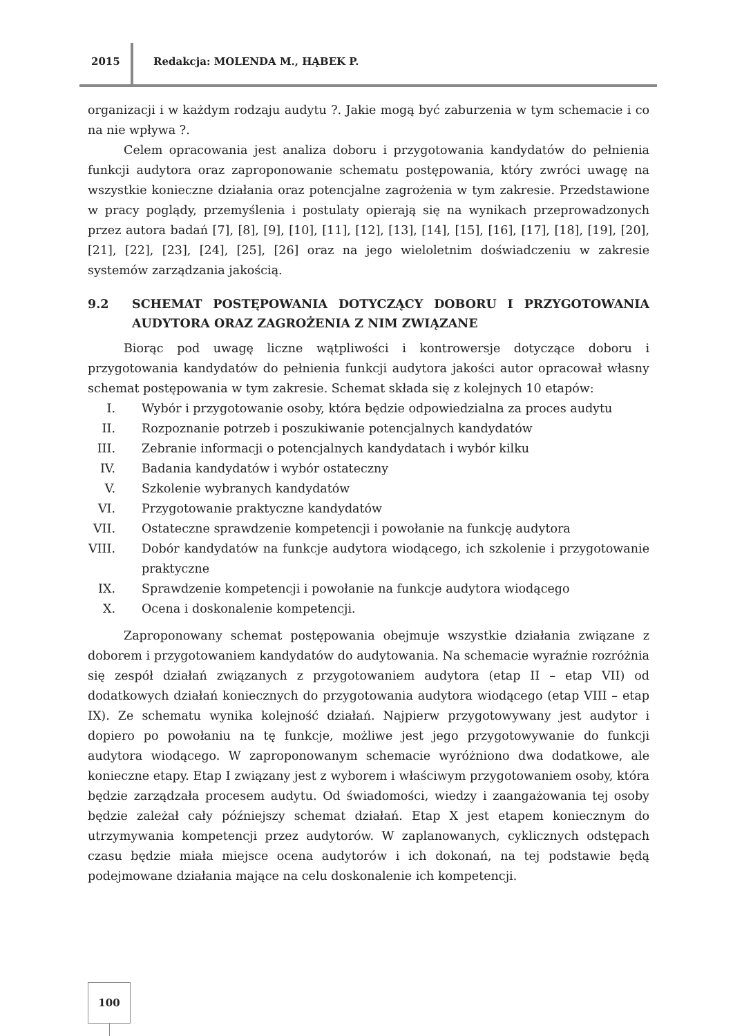2015 Redakcja: MOLENDA M., HĄBEK P.
organizacji i w każdym rodzaju audytu ?. Jakie mogą być zaburzenia w tym schemacie i co na nie wpływa ?.
Celem opracowania jest analiza doboru i przygotowania kandydatów do pełnienia funkcji audytora oraz zaproponowanie schematu postępowania, który zwróci uwagę na wszystkie konieczne działania oraz potencjalne zagrożenia w tym zakresie. Przedstawione w pracy poglądy, przemyślenia i postulaty opierają się na wynikach przeprowadzonych przez autora badań [7], [8], [9], [10], [11], [12], [13], [14], [15], [16], [17], [18], [19], [20], [21], [22], [23], [24], [25], [26] oraz na jego wieloletnim doświadczeniu w zakresie systemów zarządzania jakością.
9.2 SCHEMAT POSTĘPOWANIA DOTYCZĄCY DOBORU I PRZYGOTOWANIA AUDYTORA ORAZ ZAGROŻENIA Z NIM ZWIĄZANE
Biorąc pod uwagę liczne wątpliwości i kontrowersje dotyczące doboru i przygotowania kandydatów do pełnienia funkcji audytora jakości autor opracował własny schemat postępowania w tym zakresie. Schemat składa się z kolejnych 10 etapów:
I. Wybór i przygotowanie osoby, która będzie odpowiedzialna za proces audytu
II. Rozpoznanie potrzeb i poszukiwanie potencjalnych kandydatów
III. Zebranie informacji o potencjalnych kandydatach i wybór kilku
IV. Badania kandydatów i wybór ostateczny
V. Szkolenie wybranych kandydatów
VI. Przygotowanie praktyczne kandydatów
VII. Ostateczne sprawdzenie kompetencji i powołanie na funkcję audytora
VIII. Dobór kandydatów na funkcje audytora wiodącego, ich szkolenie i przygotowanie praktyczne
IX. Sprawdzenie kompetencji i powołanie na funkcje audytora wiodącego
X. Ocena i doskonalenie kompetencji.
Zaproponowany schemat postępowania obejmuje wszystkie działania związane z doborem i przygotowaniem kandydatów do audytowania. Na schemacie wyraźnie rozróżnia się zespół działań związanych z przygotowaniem audytora (etap II – etap VII) od dodatkowych działań koniecznych do przygotowania audytora wiodącego (etap VIII – etap IX). Ze schematu wynika kolejność działań. Najpierw przygotowywany jest audytor i dopiero po powołaniu na tę funkcje, możliwe jest jego przygotowywanie do funkcji audytora wiodącego. W zaproponowanym schemacie wyróżniono dwa dodatkowe, ale konieczne etapy. Etap I związany jest z wyborem i właściwym przygotowaniem osoby, która będzie zarządzała procesem audytu. Od świadomości, wiedzy i zaangażowania tej osoby będzie zależał cały późniejszy schemat działań. Etap X jest etapem koniecznym do utrzymywania kompetencji przez audytorów. W zaplanowanych, cyklicznych odstępach czasu będzie miała miejsce ocena audytorów i ich dokonań, na tej podstawie będą podejmowane działania mające na celu doskonalenie ich kompetencji.
100